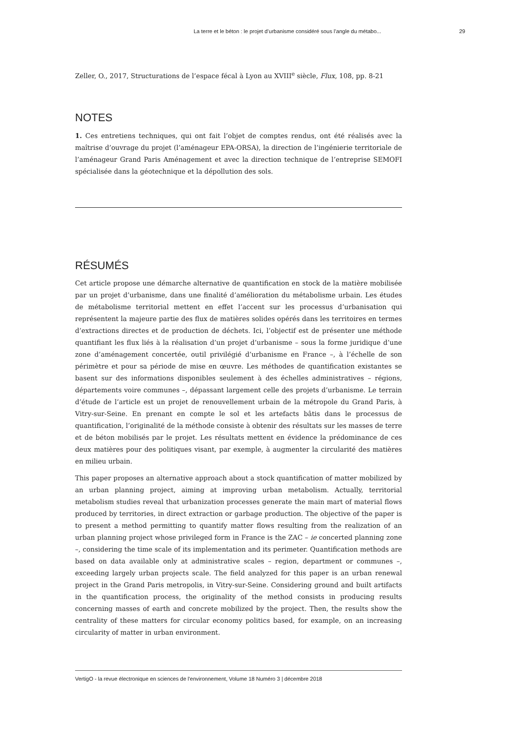La terre et le béton : le projet d’urbanisme considéré sous l’angle du métabo... 29
Zeller, O., 2017, Structurations de l’espace fécal à Lyon au XVIII<sup>e</sup> siècle, Flux, 108, pp. 8-21
NOTES
1. Ces entretiens techniques, qui ont fait l’objet de comptes rendus, ont été réalisés avec la maîtrise d’ouvrage du projet (l’aménageur EPA-ORSA), la direction de l’ingénierie territoriale de l’aménageur Grand Paris Aménagement et avec la direction technique de l’entreprise SEMOFI spécialisée dans la géotechnique et la dépollution des sols.
RÉSUMÉS
Cet article propose une démarche alternative de quantification en stock de la matière mobilisée par un projet d’urbanisme, dans une finalité d’amélioration du métabolisme urbain. Les études de métabolisme territorial mettent en effet l’accent sur les processus d’urbanisation qui représentent la majeure partie des flux de matières solides opérés dans les territoires en termes d’extractions directes et de production de déchets. Ici, l’objectif est de présenter une méthode quantifiant les flux liés à la réalisation d’un projet d’urbanisme – sous la forme juridique d’une zone d’aménagement concertée, outil privilégié d’urbanisme en France –, à l’échelle de son périmètre et pour sa période de mise en œuvre. Les méthodes de quantification existantes se basent sur des informations disponibles seulement à des échelles administratives – régions, départements voire communes –, dépassant largement celle des projets d’urbanisme. Le terrain d’étude de l’article est un projet de renouvellement urbain de la métropole du Grand Paris, à Vitry-sur-Seine. En prenant en compte le sol et les artefacts bâtis dans le processus de quantification, l’originalité de la méthode consiste à obtenir des résultats sur les masses de terre et de béton mobilisés par le projet. Les résultats mettent en évidence la prédominance de ces deux matières pour des politiques visant, par exemple, à augmenter la circularité des matières en milieu urbain.
This paper proposes an alternative approach about a stock quantification of matter mobilized by an urban planning project, aiming at improving urban metabolism. Actually, territorial metabolism studies reveal that urbanization processes generate the main mart of material flows produced by territories, in direct extraction or garbage production. The objective of the paper is to present a method permitting to quantify matter flows resulting from the realization of an urban planning project whose privileged form in France is the ZAC – ie concerted planning zone –, considering the time scale of its implementation and its perimeter. Quantification methods are based on data available only at administrative scales – region, department or communes –, exceeding largely urban projects scale. The field analyzed for this paper is an urban renewal project in the Grand Paris metropolis, in Vitry-sur-Seine. Considering ground and built artifacts in the quantification process, the originality of the method consists in producing results concerning masses of earth and concrete mobilized by the project. Then, the results show the centrality of these matters for circular economy politics based, for example, on an increasing circularity of matter in urban environment.
VertigO - la revue électronique en sciences de l'environnement, Volume 18 Numéro 3 | décembre 2018